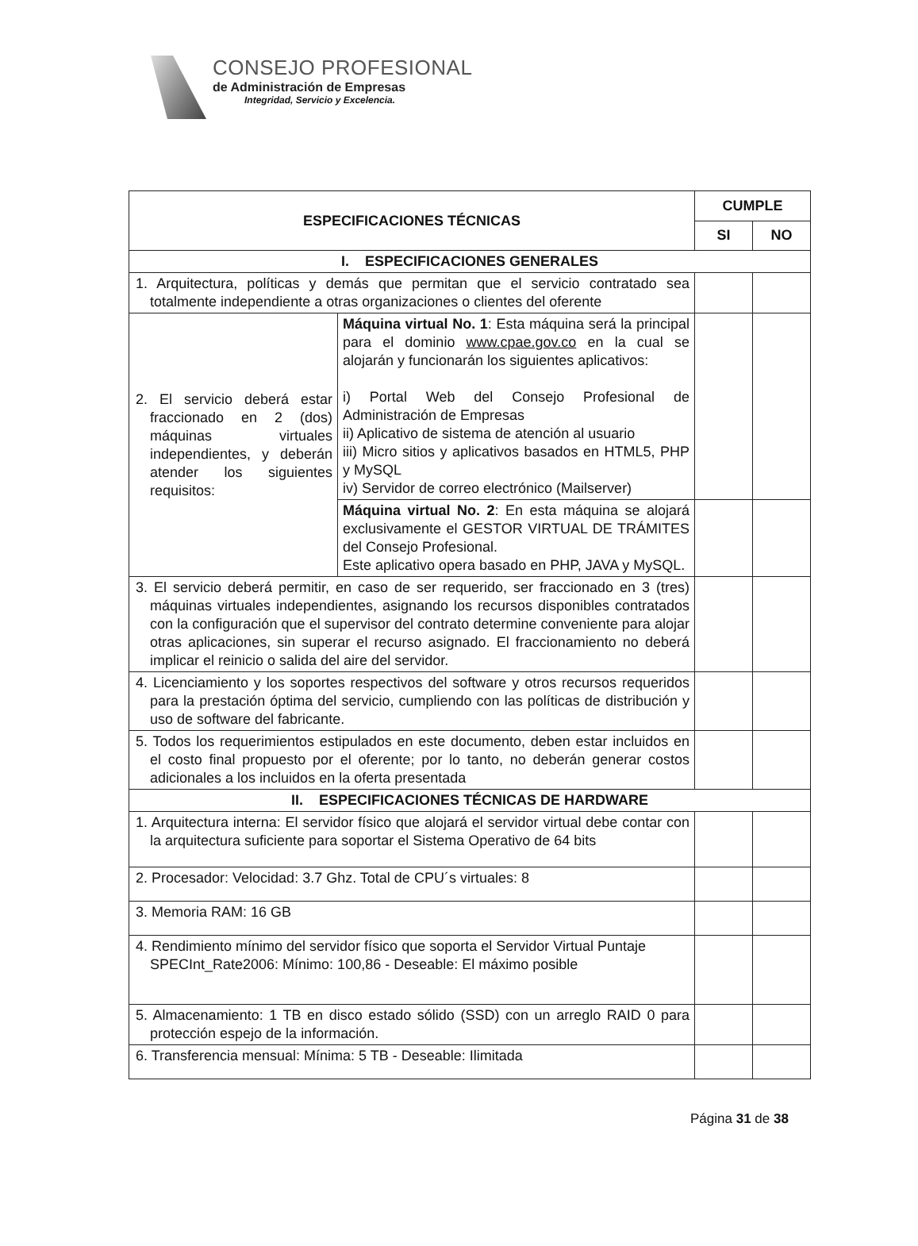CONSEJO PROFESIONAL
de Administración de Empresas
Integridad, Servicio y Excelencia.
| ESPECIFICACIONES TÉCNICAS | | CUMPLE | |
| --- | --- | --- | --- |
| | | SI | NO |
| I. ESPECIFICACIONES GENERALES | | | |
| 1. Arquitectura, políticas y demás que permitan que el servicio contratado sea totalmente independiente a otras organizaciones o clientes del oferente | | | |
| 2. El servicio deberá estar fraccionado en 2 (dos) máquinas virtuales independientes, y deberán atender los siguientes requisitos: | Máquina virtual No. 1 : Esta máquina será la principal para el dominio www.cpae.gov.co en la cual se alojarán y funcionarán los siguientes aplicativos: i) Portal Web del Consejo Profesional de Administración de Empresas ii) Aplicativo de sistema de atención al usuario iii) Micro sitios y aplicativos basados en HTML5, PHP y MySQL iv) Servidor de correo electrónico (Mailserver) | | |
| | Máquina virtual No. 2 : En esta máquina se alojará exclusivamente el GESTOR VIRTUAL DE TRÁMITES del Consejo Profesional. Este aplicativo opera basado en PHP, JAVA y MySQL. | | |
| 3. El servicio deberá permitir, en caso de ser requerido, ser fraccionado en 3 (tres) máquinas virtuales independientes, asignando los recursos disponibles contratados con la configuración que el supervisor del contrato determine conveniente para alojar otras aplicaciones, sin superar el recurso asignado. El fraccionamiento no deberá implicar el reinicio o salida del aire del servidor. | | | |
| 4. Licenciamiento y los soportes respectivos del software y otros recursos requeridos para la prestación óptima del servicio, cumpliendo con las políticas de distribución y uso de software del fabricante. | | | |
| 5. Todos los requerimientos estipulados en este documento, deben estar incluidos en el costo final propuesto por el oferente; por lo tanto, no deberán generar costos adicionales a los incluidos en la oferta presentada | | | |
| II. ESPECIFICACIONES TÉCNICAS DE HARDWARE | | | |
| 1. Arquitectura interna: El servidor físico que alojará el servidor virtual debe contar con la arquitectura suficiente para soportar el Sistema Operativo de 64 bits | | | |
| 2. Procesador: Velocidad: 3.7 Ghz. Total de CPU´s virtuales: 8 | | | |
| 3. Memoria RAM: 16 GB | | | |
| 4. Rendimiento mínimo del servidor físico que soporta el Servidor Virtual Puntaje SPECInt_Rate2006: Mínimo: 100,86 - Deseable: El máximo posible | | | |
| 5. Almacenamiento: 1 TB en disco estado sólido (SSD) con un arreglo RAID 0 para protección espejo de la información. | | | |
| 6. Transferencia mensual: Mínima: 5 TB - Deseable: Ilimitada | | | |
Página 31 de 38